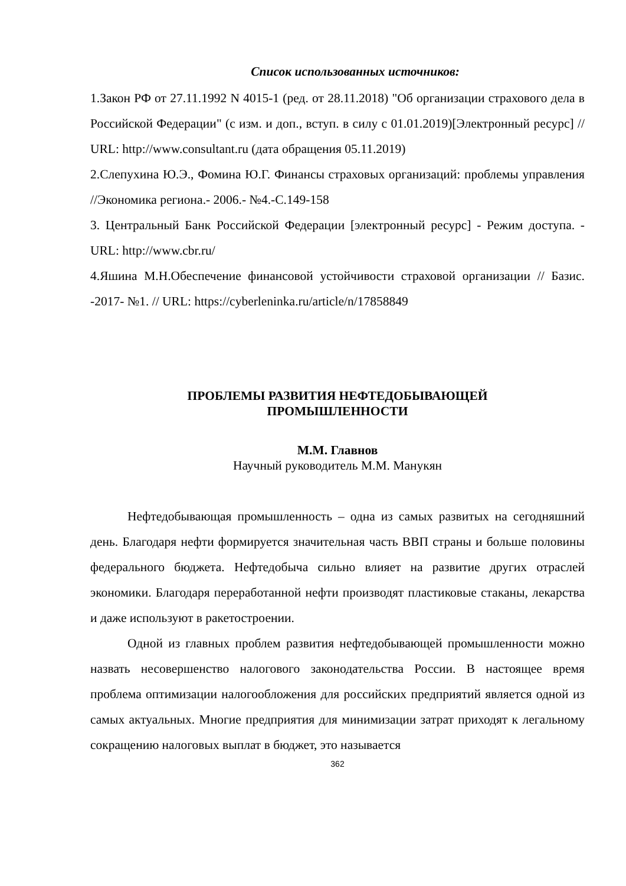Список использованных источников:
1.Закон РФ от 27.11.1992 N 4015-1 (ред. от 28.11.2018) "Об организации страхового дела в Российской Федерации" (с изм. и доп., вступ. в силу с 01.01.2019)[Электронный ресурс] // URL: http://www.consultant.ru (дата обращения 05.11.2019)
2.Слепухина Ю.Э., Фомина Ю.Г. Финансы страховых организаций: проблемы управления //Экономика региона.- 2006.- №4.-С.149-158
3. Центральный Банк Российской Федерации [электронный ресурс] - Режим доступа. - URL: http://www.cbr.ru/
4.Яшина М.Н.Обеспечение финансовой устойчивости страховой организации // Базис. -2017- №1. // URL: https://cyberleninka.ru/article/n/17858849
ПРОБЛЕМЫ РАЗВИТИЯ НЕФТЕДОБЫВАЮЩЕЙ
ПРОМЫШЛЕННОСТИ
М.М. Главнов
Научный руководитель М.М. Манукян
Нефтедобывающая промышленность – одна из самых развитых на сегодняшний день. Благодаря нефти формируется значительная часть ВВП страны и больше половины федерального бюджета. Нефтедобыча сильно влияет на развитие других отраслей экономики. Благодаря переработанной нефти производят пластиковые стаканы, лекарства и даже используют в ракетостроении.
Одной из главных проблем развития нефтедобывающей промышленности можно назвать несовершенство налогового законодательства России. В настоящее время проблема оптимизации налогообложения для российских предприятий является одной из самых актуальных. Многие предприятия для минимизации затрат приходят к легальному сокращению налоговых выплат в бюджет, это называется
362